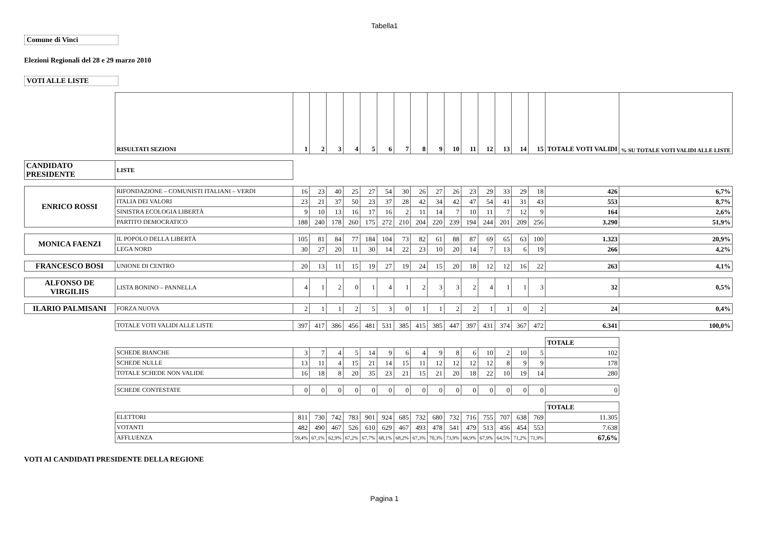Tabella1
Comune di Vinci
Elezioni Regionali del 28 e 29 marzo 2010
VOTI ALLE LISTE
| | RISULTATI SEZIONI | 1 | 2 | 3 | 4 | 5 | 6 | 7 | 8 | 9 | 10 | 11 | 12 | 13 | 14 | 15 | TOTALE VOTI VALIDI | % SU TOTALE VOTI VALIDI ALLE LISTE |
| CANDIDATO PRESIDENTE | LISTE | | | | | | | | | | | | | | | | | |
| ENRICO ROSSI | RIFONDAZIONE – COMUNISTI ITALIANI – VERDI | 16 | 23 | 40 | 25 | 27 | 54 | 30 | 26 | 27 | 26 | 23 | 29 | 33 | 29 | 18 | 426 | 6,7% |
| | ITALIA DEI VALORI | 23 | 21 | 37 | 50 | 23 | 37 | 28 | 42 | 34 | 42 | 47 | 54 | 41 | 31 | 43 | 553 | 8,7% |
| | SINISTRA ECOLOGIA LIBERTÀ | 9 | 10 | 13 | 16 | 17 | 16 | 2 | 11 | 14 | 7 | 10 | 11 | 7 | 12 | 9 | 164 | 2,6% |
| | PARTITO DEMOCRATICO | 188 | 240 | 178 | 260 | 175 | 272 | 210 | 204 | 220 | 239 | 194 | 244 | 201 | 209 | 256 | 3.290 | 51,9% |
| MONICA FAENZI | IL POPOLO DELLA LIBERTÀ | 105 | 81 | 84 | 77 | 184 | 104 | 73 | 82 | 61 | 88 | 87 | 69 | 65 | 63 | 100 | 1.323 | 20,9% |
| | LEGA NORD | 30 | 27 | 20 | 11 | 30 | 14 | 22 | 23 | 10 | 20 | 14 | 7 | 13 | 6 | 19 | 266 | 4,2% |
| FRANCESCO BOSI | UNIONE DI CENTRO | 20 | 13 | 11 | 15 | 19 | 27 | 19 | 24 | 15 | 20 | 18 | 12 | 12 | 16 | 22 | 263 | 4,1% |
| ALFONSO DE VIRGILIIS | LISTA BONINO – PANNELLA | 4 | 1 | 2 | 0 | 1 | 4 | 1 | 2 | 3 | 3 | 2 | 4 | 1 | 1 | 3 | 32 | 0,5% |
| ILARIO PALMISANI | FORZA NUOVA | 2 | 1 | 1 | 2 | 5 | 3 | 0 | 1 | 1 | 2 | 2 | 1 | 1 | 0 | 2 | 24 | 0,4% |
| | TOTALE VOTI VALIDI ALLE LISTE | 397 | 417 | 386 | 456 | 481 | 531 | 385 | 415 | 385 | 447 | 397 | 431 | 374 | 367 | 472 | 6.341 | 100,0% |
| | | | | | | | | | | | | | | | | | TOTALE | |
| | SCHEDE BIANCHE | 3 | 7 | 4 | 5 | 14 | 9 | 6 | 4 | 9 | 8 | 6 | 10 | 2 | 10 | 5 | 102 | |
| | SCHEDE NULLE | 13 | 11 | 4 | 15 | 21 | 14 | 15 | 11 | 12 | 12 | 12 | 12 | 8 | 9 | 9 | 178 | |
| | TOTALE SCHEDE NON VALIDE | 16 | 18 | 8 | 20 | 35 | 23 | 21 | 15 | 21 | 20 | 18 | 22 | 10 | 19 | 14 | 280 | |
| | SCHEDE CONTESTATE | 0 | 0 | 0 | 0 | 0 | 0 | 0 | 0 | 0 | 0 | 0 | 0 | 0 | 0 | 0 | 0 | |
| | | | | | | | | | | | | | | | | | TOTALE | |
| | ELETTORI | 811 | 730 | 742 | 783 | 901 | 924 | 685 | 732 | 680 | 732 | 716 | 755 | 707 | 638 | 769 | 11.305 | |
| | VOTANTI | 482 | 490 | 467 | 526 | 610 | 629 | 467 | 493 | 478 | 541 | 479 | 513 | 456 | 454 | 553 | 7.638 | |
| | AFFLUENZA | 59,4% | 67,1% | 62,9% | 67,2% | 67,7% | 68,1% | 68,2% | 67,3% | 70,3% | 73,9% | 66,9% | 67,9% | 64,5% | 71,2% | 71,9% | 67,6% | |
VOTI AI CANDIDATI PRESIDENTE DELLA REGIONE
Pagina 1